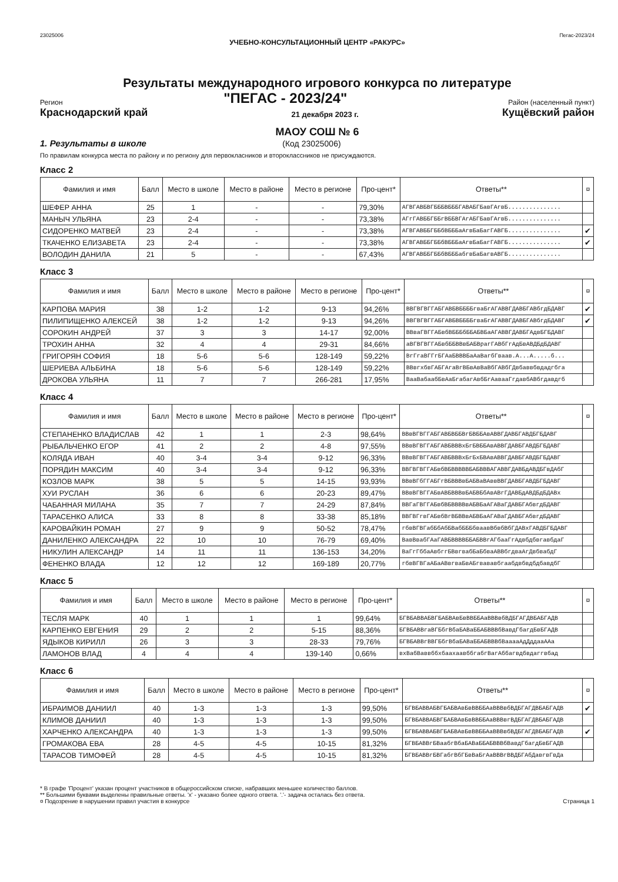23025006 Пегас-2023/24
УЧЕБНО-КОНСУЛЬТАЦИОННЫЙ ЦЕНТР «РАКУРС»
Результаты международного игрового конкурса по литературе
Регион "ПЕГАС - 2023/24" Район (населенный пункт)
Краснодарский край 21 декабря 2023 г. Кущёвский район
МАОУ СОШ № 6
1. Результаты в школе (Код 23025006)
По правилам конкурса места по району и по региону для первокласников и второклассников не присуждаются.
Класс 2
| Фамилия и имя | Балл | Место в школе | Место в районе | Место в регионе | Про-цент* | Ответы** | ¤ |
| --- | --- | --- | --- | --- | --- | --- | --- |
| ШЕФЕР АННА | 25 | 1 | - | - | 79,30% | АГВГАВБBГБББВБББГАВАБГБавГАгвБ............... | |
| МАНЫЧ УЛЬЯНА | 23 | 2-4 | - | - | 73,38% | АГгГАВББГББгВББВГАгАБГБавГАгвБ............... | |
| СИДОРЕНКО МАТВЕЙ | 23 | 2-4 | - | - | 73,38% | АГВГАВББГББбВБББаАгвБаБагГАВГБ............... | ✔ |
| ТКАЧЕНКО ЕЛИЗАВЕТА | 23 | 2-4 | - | - | 73,38% | АГВГАВББГББбВБББаАгвБаБагГАВГБ............... | ✔ |
| ВОЛОДИН ДАНИЛА | 21 | 5 | - | - | 67,43% | АГВГАВББГББбВБББабгвБаБагвАВГБ............... | |
Класс 3
| Фамилия и имя | Балл | Место в школе | Место в районе | Место в регионе | Про-цент* | Ответы** | ¤ |
| --- | --- | --- | --- | --- | --- | --- | --- |
| КАРПОВА МАРИЯ | 38 | 1-2 | 1-2 | 9-13 | 94,26% | ВВГВГВГГАБГАВБВББББгваБгАГАВВГДАВБГАВбгдБДАВГ | ✔ |
| ПИЛИПИЩЕНКО АЛЕКСЕЙ | 38 | 1-2 | 1-2 | 9-13 | 94,26% | ВВГВГВГГАБГАВБВББББгваБгАГАВВГДАВБГАВбгдБДАВГ | ✔ |
| СОРОКИН АНДРЕЙ | 37 | 3 | 3 | 14-17 | 92,00% | ВВваГВГГАБвбВБББбББАБВБаАГАВВГДАВБГАдвБГБДАВГ | |
| ТРОХИН АННА | 32 | 4 | 4 | 29-31 | 84,66% | аВГВГВГГАБвбББВВвБАБВрагГАВбГгАдБвАВДБдБДАВГ | |
| ГРИГОРЯН СОФИЯ | 18 | 5-6 | 5-6 | 128-149 | 59,22% | ВгГгаВГГгБГАаБВВВБаАаВагбГваав.А...А.....б... | |
| ШЕРИЕВА АЛЬБИНА | 18 | 5-6 | 5-6 | 128-149 | 59,22% | ВВвгхбвГАБГАгаВгВБвАвВаВбГАВбГДвбаввбвдадгбга | |
| ДРОКОВА УЛЬЯНА | 11 | 7 | 7 | 266-281 | 17,95% | ВааВабаабБвАаБгабагАвбБгАаваaГгдавбАВбгдавдгб | |
Класс 4
| Фамилия и имя | Балл | Место в школе | Место в районе | Место в регионе | Про-цент* | Ответы** | ¤ |
| --- | --- | --- | --- | --- | --- | --- | --- |
| СТЕПАНЕНКО ВЛАДИСЛАВ | 42 | 1 | 1 | 2-3 | 98,64% | ВВвВГВГГАБГАВБВББBгБВББАвАВВГДАВБГАВДБГБДАВГ | |
| РЫБАЛЬЧЕНКО ЕГОР | 41 | 2 | 2 | 4-8 | 97,55% | ВВвВГВГГАБГАВБВВВхБгБВББАвАВВГДАВБГАВДБГБДАВГ | |
| КОЛЯДА ИВАН | 40 | 3-4 | 3-4 | 9-12 | 96,33% | ВВвВГВГГАБГАВБВВВхБгБхБВАвАВВГДАВБГАВДБГБДАВГ | |
| ПОРЯДИН МАКСИМ | 40 | 3-4 | 3-4 | 9-12 | 96,33% | ВВГВГВГГАБвбВБВВВВВБАБВВВАГАВВГДАВБдАВДБГвДАбГ | |
| КОЗЛОВ МАРК | 38 | 5 | 5 | 14-15 | 93,93% | ВВвВГбГГАБГгВБВВВвБАБВаВАввВВГДАВБГАВДБГБДАВГ | |
| ХУИ РУСЛАН | 36 | 6 | 6 | 20-23 | 89,47% | ВВвВГВГГАБвАВБВВВвБАБВБбАвАВгГДАВБдАВДБдБДАВх | |
| ЧАБАННАЯ МИЛАНА | 35 | 7 | 7 | 24-29 | 87,84% | ВВГаГВГГАБвбВБВВВВвАБВБаАГАВаГДАВБГАбвгдБДАВГ | |
| ТАРАСЕНКО АЛИСА | 33 | 8 | 8 | 33-38 | 85,18% | ВВГВГгвГАБвбВгВБВВвАБВБаАГАВаГДАВБГАбвгдБДАВГ | |
| КАРОВАЙКИН РОМАН | 27 | 9 | 9 | 50-52 | 78,47% | гбвВГВГабБбАбБВабБББбваавВбвбВбГДАВхГАВДБГБДАВГ | |
| ДАНИЛЕНКО АЛЕКСАНДРА | 22 | 10 | 10 | 76-79 | 69,40% | ВавВвабГАаГАВБВВВВББАБВВгАГбааГгАдвбдбвгавбдаГ | |
| НИКУЛИН АЛЕКСАНДР | 14 | 11 | 11 | 136-153 | 34,20% | ВаГгГббаАвбггБВвгвабБаБбваАВВбгдваАгДвбвабдГ | |
| ФЕНЕНКО ВЛАДА | 12 | 12 | 12 | 169-189 | 20,77% | гбвВГВГаАБаАВвгваБвАБгвававбгаабдвбвдбдбавдбГ | |
Класс 5
| Фамилия и имя | Балл | Место в школе | Место в районе | Место в регионе | Про-цент* | Ответы** | ¤ |
| --- | --- | --- | --- | --- | --- | --- | --- |
| ТЕСЛЯ МАРК | 40 | 1 | 1 | 1 | 99,64% | БГВБАВВАБВГБАБВАвБвВВББАаВВВвбВДБГАГДВБАБГАДВ | |
| КАРПЕНКО ЕВГЕНИЯ | 29 | 2 | 2 | 5-15 | 88,36% | БГВБАВВгаВГБбгВбаБАВаББАБВВВбВавдГбагдБвБГАДВ | |
| ЯДЫКОВ КИРИЛЛ | 26 | 3 | 3 | 28-33 | 79,76% | БГВБАВВгВВГБбгВбаБАВаББАБВВВбВаaааАдДддааААа | |
| ЛАМОНОВ ВЛАД | 4 | 4 | 4 | 139-140 | 0,66% | вхВабВаввббхбаахаавббгабгВагАббагвдбвдаггвбад | |
Класс 6
| Фамилия и имя | Балл | Место в школе | Место в районе | Место в регионе | Про-цент* | Ответы** | ¤ |
| --- | --- | --- | --- | --- | --- | --- | --- |
| ИБРАИМОВ ДАНИИЛ | 40 | 1-3 | 1-3 | 1-3 | 99,50% | БГВБАВВАБВГБАБВАвБвВВББАаВВВвбВДБГАГДВБАБГАДВ | ✔ |
| КЛИМОВ ДАНИИЛ | 40 | 1-3 | 1-3 | 1-3 | 99,50% | БГВБАВВАБВГБАБВАвБвВВББАаВВВвгВДБГАГДВБАБГАДВ | |
| ХАРЧЕНКО АЛЕКСАНДРА | 40 | 1-3 | 1-3 | 1-3 | 99,50% | БГВБАВВАБВГБАБВАвБвВВББАаВВВвбВДБГАГДВБАБГАДВ | ✔ |
| ГРОМАКОВА ЕВА | 28 | 4-5 | 4-5 | 10-15 | 81,32% | БГВБАВВгБВаабгВбаБАВаББАБВВВбВавдГбагдБвБГАДВ | |
| ТАРАСОВ ТИМОФЕЙ | 28 | 4-5 | 4-5 | 10-15 | 81,32% | БГВБАВВгБВГабгВбГБвВаБгАаВВВгВВДБГАбДавгвГвДа | |
* В графе 'Процент' указан процент участников в общероссийском списке, набравших меньшее количество баллов.
** Большими буквами выделены правильные ответы. 'x' - указано более одного ответа. '.'- задача осталась без ответа.
¤ Подозрение в нарушении правил участия в конкурсе
Страница 1